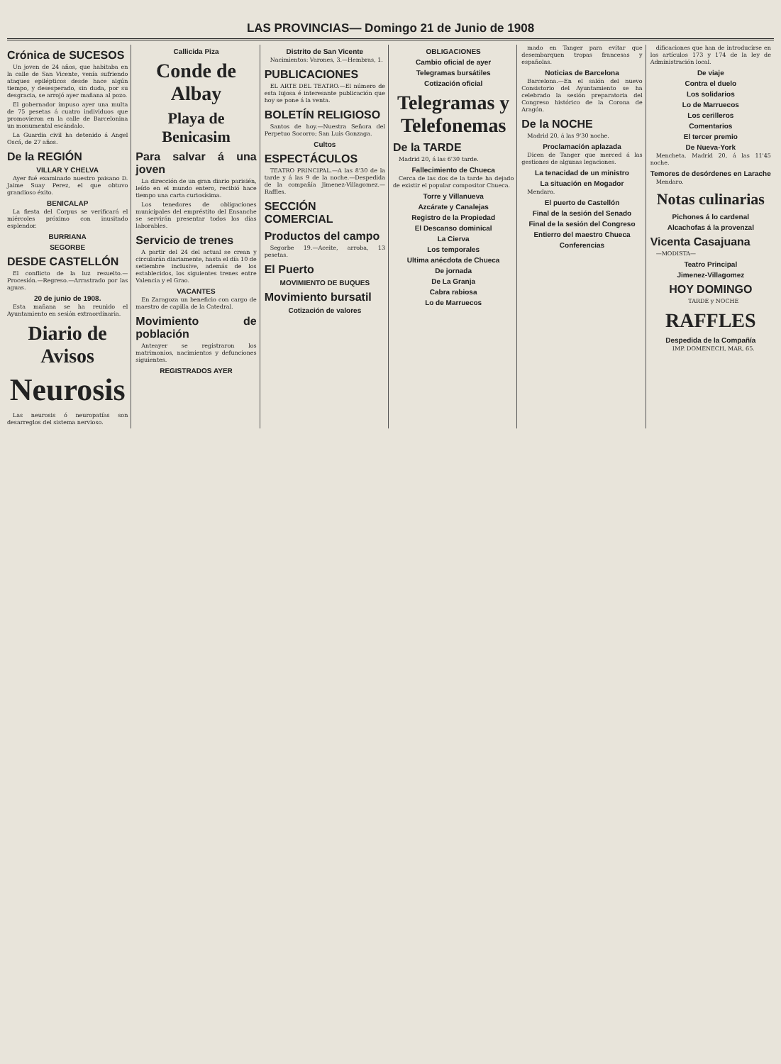LAS PROVINCIAS— Domingo 21 de Junio de 1908
Crónica de SUCESOS
Un joven de 24 años, que habitaba en la calle de San Vicente, venía sufriendo ataques epilépticos desde hace algún tiempo, y desesperado, sin duda, por su desgracia, se arrojó ayer mañana al pozo.
El gobernador impuso ayer una multa de 75 pesetas á cuatro individuos que promovieron en la calle de Barcelonina un monumental escándalo.
La Guardia civil ha detenido á Angel Oscá, de 27 años.
De la REGIÓN
VILLAR Y CHELVA
Ayer fué examinado nuestro paisano D. Jaime Suay Perez, el que obtuvo grandioso éxito.
BENICALAP
La fiesta del Corpus se verificará el miércoles próximo con inusitado esplendor.
BURRIANA
SEGORBE
DESDE CASTELLÓN
El conflicto de la luz resuelto.—Procesión.—Regreso.—Arrastrado por las aguas.
20 de junio de 1908.
Esta mañana se ha reunido el Ayuntamiento en sesión extraordinaria.
Diario de Avisos
Neurosis
Las neurosis ó neuropatías son desarreglos del sistema nervioso.
Callicida Piza
Conde de Albay
Playa de Benicasim
Para salvar á una joven
La dirección de un gran diario parisién, leído en el mundo entero, recibió hace tiempo una carta curiosísima.
Los tenedores de obligaciones municipales del empréstito del Ensanche se servirán presentar todos los días laborables.
Servicio de trenes
A partir del 24 del actual se crean y circularán diariamente, hasta el día 10 de setiembre inclusive, además de los establecidos, los siguientes trenes entre Valencia y el Grao.
VACANTES
En Zaragoza un beneficio con cargo de maestro de capilla de la Catedral.
Movimiento de población
Anteayer se registraron los matrimonios, nacimientos y defunciones siguientes.
REGISTRADOS AYER
Distrito de San Vicente
Nacimientos: Varones, 3.—Hembras, 1.
PUBLICACIONES
EL ARTE DEL TEATRO.—El número de esta lujosa é interesante publicación que hoy se pone á la venta.
BOLETÍN RELIGIOSO
Santos de hoy.—Nuestra Señora del Perpetuo Socorro; San Luis Gonzaga.
Cultos
ESPECTÁCULOS
TEATRO PRINCIPAL.—A las 8'30 de la tarde y á las 9 de la noche.—Despedida de la compañía Jimenez-Villagomez.—Raffles.
SECCIÓN COMERCIAL
Productos del campo
Segorbe 19.—Aceite, arroba, 13 pesetas.
El Puerto
MOVIMIENTO DE BUQUES
Movimiento bursatil
Cotización de valores
OBLIGACIONES
Cambio oficial de ayer
Telegramas bursátiles
Cotización oficial
Telegramas y Telefonemas
De la TARDE
Madrid 20, á las 6'30 tarde.
Fallecimiento de Chueca
Cerca de las dos de la tarde ha dejado de existir el popular compositor Chueca.
Torre y Villanueva
Azcárate y Canalejas
Registro de la Propiedad
El Descanso dominical
La Cierva
Los temporales
Ultima anécdota de Chueca
De jornada
De La Granja
Cabra rabiosa
Lo de Marruecos
mado en Tanger para evitar que desembarquen tropas francesas y españolas.
Noticias de Barcelona
Barcelona.—En el salón del nuevo Consistorio del Ayuntamiento se ha celebrado la sesión preparatoria del Congreso histórico de la Corona de Aragón.
De la NOCHE
Madrid 20, á las 9'30 noche.
Proclamación aplazada
Dicen de Tanger que merced á las gestiones de algunas legaciones.
La tenacidad de un ministro
La situación en Mogador
Mendaro.
El puerto de Castellón
Final de la sesión del Senado
Final de la sesión del Congreso
Entierro del maestro Chueca
Conferencias
dificaciones que han de introducirse en los artículos 173 y 174 de la ley de Administración local.
De viaje
Contra el duelo
Los solidarios
Lo de Marruecos
Los cerilleros
Comentarios
El tercer premio
De Nueva-York
Mencheta. Madrid 20, á las 11'45 noche.
Temores de desórdenes en Larache
Mendaro.
Notas culinarias
Pichones á lo cardenal
Alcachofas á la provenzal
Vicenta Casajuana
—MODISTA—
Teatro Principal
Jimenez-Villagomez
HOY DOMINGO
TARDE y NOCHE
RAFFLES
Despedida de la Compañía
IMP. DOMENECH, MAR, 65.